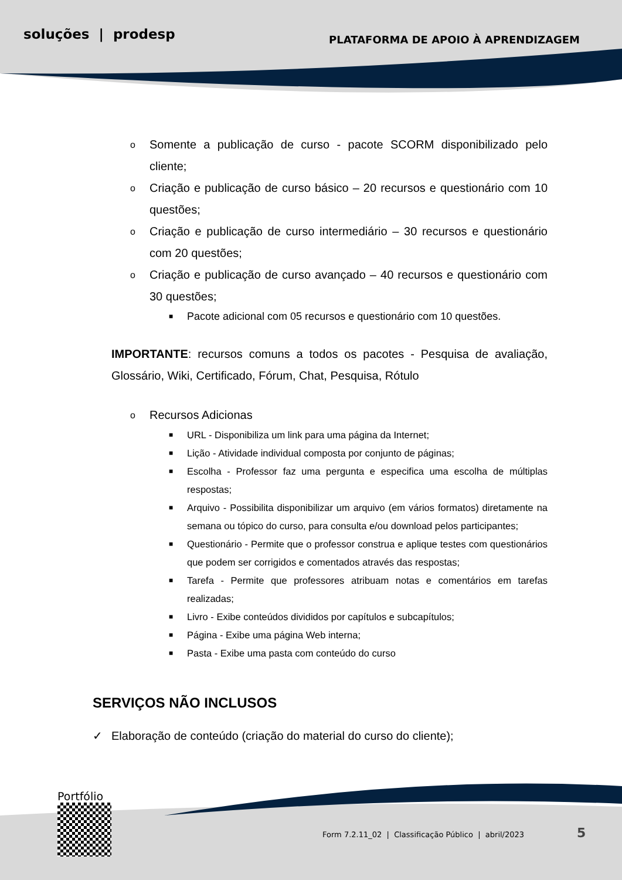soluções | prodesp PLATAFORMA DE APOIO À APRENDIZAGEM
o Somente a publicação de curso - pacote SCORM disponibilizado pelo cliente;
o Criação e publicação de curso básico – 20 recursos e questionário com 10 questões;
o Criação e publicação de curso intermediário – 30 recursos e questionário com 20 questões;
o Criação e publicação de curso avançado – 40 recursos e questionário com 30 questões;
■ Pacote adicional com 05 recursos e questionário com 10 questões.
IMPORTANTE: recursos comuns a todos os pacotes - Pesquisa de avaliação, Glossário, Wiki, Certificado, Fórum, Chat, Pesquisa, Rótulo
o Recursos Adicionas
■ URL - Disponibiliza um link para uma página da Internet;
■ Lição - Atividade individual composta por conjunto de páginas;
■ Escolha - Professor faz uma pergunta e especifica uma escolha de múltiplas respostas;
■ Arquivo - Possibilita disponibilizar um arquivo (em vários formatos) diretamente na semana ou tópico do curso, para consulta e/ou download pelos participantes;
■ Questionário - Permite que o professor construa e aplique testes com questionários que podem ser corrigidos e comentados através das respostas;
■ Tarefa - Permite que professores atribuam notas e comentários em tarefas realizadas;
■ Livro - Exibe conteúdos divididos por capítulos e subcapítulos;
■ Página - Exibe uma página Web interna;
■ Pasta - Exibe uma pasta com conteúdo do curso
SERVIÇOS NÃO INCLUSOS
✓ Elaboração de conteúdo (criação do material do curso do cliente);
Portfólio
Form 7.2.11_02 | Classificação Público | abril/2023
5